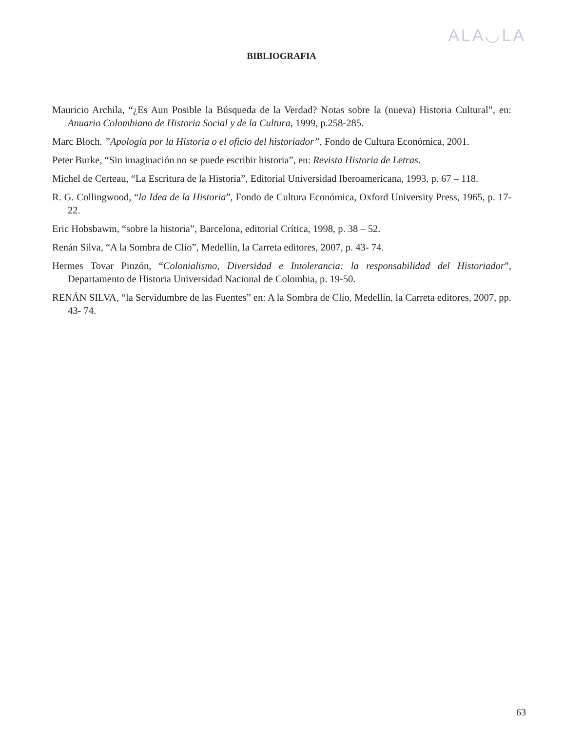ALA◡LA
BIBLIOGRAFIA
Mauricio Archila, “¿Es Aun Posible la Búsqueda de la Verdad? Notas sobre la (nueva) Historia Cultural”, en: Anuario Colombiano de Historia Social y de la Cultura, 1999, p.258-285.
Marc Bloch. ”Apología por la Historia o el oficio del historiador”, Fondo de Cultura Económica, 2001.
Peter Burke, “Sin imaginación no se puede escribir historia”, en: Revista Historia de Letras.
Michel de Certeau, “La Escritura de la Historia”, Editorial Universidad Iberoamericana, 1993, p. 67 – 118.
R. G. Collingwood, “la Idea de la Historia”, Fondo de Cultura Económica, Oxford University Press, 1965, p. 17-22.
Eric Hobsbawm, “sobre la historia”, Barcelona, editorial Crítica, 1998, p. 38 – 52.
Renán Silva, “A la Sombra de Clío”, Medellín, la Carreta editores, 2007, p. 43- 74.
Hermes Tovar Pinzón, “Colonialismo, Diversidad e Intolerancia: la responsabilidad del Historiador”, Departamento de Historia Universidad Nacional de Colombia, p. 19-50.
RENÁN SILVA, “la Servidumbre de las Fuentes” en: A la Sombra de Clío, Medellín, la Carreta editores, 2007, pp. 43- 74.
63